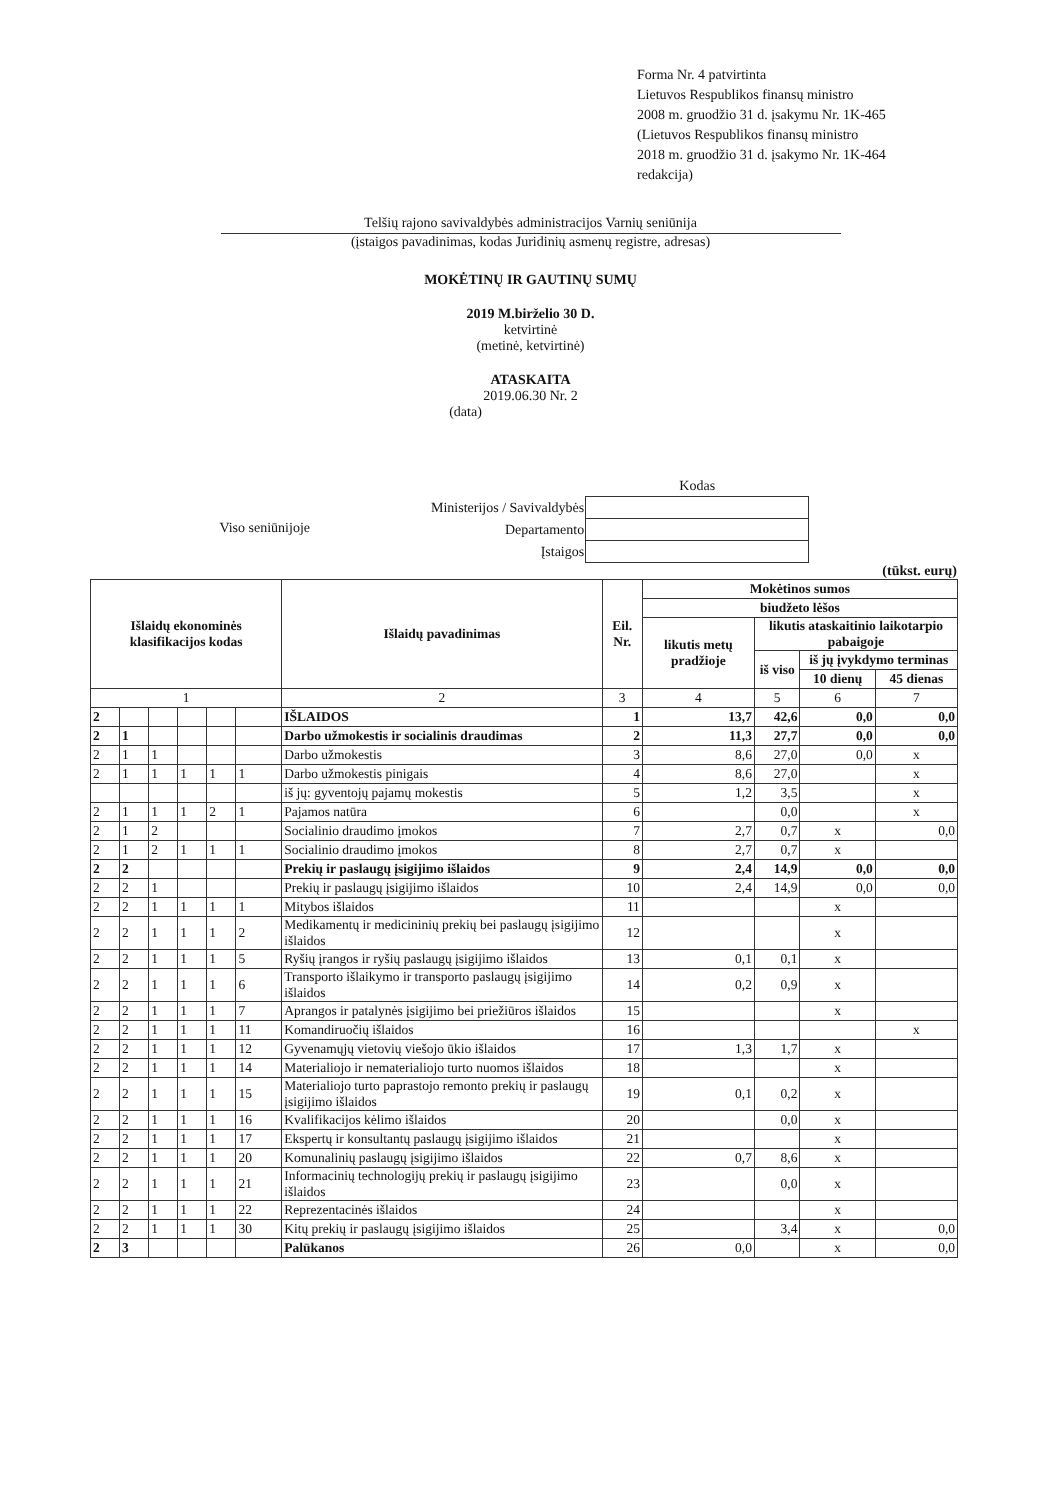Forma Nr. 4 patvirtinta
Lietuvos Respublikos finansų ministro
2008 m. gruodžio 31 d. įsakymu Nr. 1K-465
(Lietuvos Respublikos finansų ministro
2018 m. gruodžio 31 d. įsakymo Nr. 1K-464
redakcija)
Telšių rajono savivaldybės administracijos Varnių seniūnija
(įstaigos pavadinimas, kodas Juridinių asmenų registre, adresas)
MOKĖTINŲ IR GAUTINŲ SUMŲ
2019 M.birželio 30 D.
ketvirtinė
(metinė, ketvirtinė)
ATASKAITA
2019.06.30 Nr. 2
(data)
Viso seniūnijoje
| | Kodas |
| Ministerijos / Savivaldybės | |
| Departamento | |
| Įstaigos | |
(tūkst. eurų)
| Išlaidų ekonominės klasifikacijos kodas | | | | | | Išlaidų pavadinimas | Eil. Nr. | Mokėtinos sumos | | | |
| --- | --- | --- | --- | --- | --- | --- | --- | --- | --- | --- | --- |
| | | | | | | | | biudžeto lėšos | | | |
| | | | | | | | | likutis metų pradžioje | likutis ataskaitinio laikotarpio pabaigoje | | |
| | | | | | | | | | iš viso | iš jų įvykdymo terminas | |
| | | | | | | | | | | 10 dienų | 45 dienas |
| 1 | | | | | | 2 | 3 | 4 | 5 | 6 | 7 |
| 2 | | | | | | IŠLAIDOS | 1 | 13,7 | 42,6 | 0,0 | 0,0 |
| 2 | 1 | | | | | Darbo užmokestis ir socialinis draudimas | 2 | 11,3 | 27,7 | 0,0 | 0,0 |
| 2 | 1 | 1 | | | | Darbo užmokestis | 3 | 8,6 | 27,0 | 0,0 | x |
| 2 | 1 | 1 | 1 | 1 | 1 | Darbo užmokestis pinigais | 4 | 8,6 | 27,0 | | x |
| | | | | | | iš jų: gyventojų pajamų mokestis | 5 | 1,2 | 3,5 | | x |
| 2 | 1 | 1 | 1 | 2 | 1 | Pajamos natūra | 6 | | 0,0 | | x |
| 2 | 1 | 2 | | | | Socialinio draudimo įmokos | 7 | 2,7 | 0,7 | x | 0,0 |
| 2 | 1 | 2 | 1 | 1 | 1 | Socialinio draudimo įmokos | 8 | 2,7 | 0,7 | x | |
| 2 | 2 | | | | | Prekių ir paslaugų įsigijimo išlaidos | 9 | 2,4 | 14,9 | 0,0 | 0,0 |
| 2 | 2 | 1 | | | | Prekių ir paslaugų įsigijimo išlaidos | 10 | 2,4 | 14,9 | 0,0 | 0,0 |
| 2 | 2 | 1 | 1 | 1 | 1 | Mitybos išlaidos | 11 | | | x | |
| 2 | 2 | 1 | 1 | 1 | 2 | Medikamentų ir medicininių prekių bei paslaugų įsigijimo išlaidos | 12 | | | x | |
| 2 | 2 | 1 | 1 | 1 | 5 | Ryšių įrangos ir ryšių paslaugų įsigijimo išlaidos | 13 | 0,1 | 0,1 | x | |
| 2 | 2 | 1 | 1 | 1 | 6 | Transporto išlaikymo ir transporto paslaugų įsigijimo išlaidos | 14 | 0,2 | 0,9 | x | |
| 2 | 2 | 1 | 1 | 1 | 7 | Aprangos ir patalynės įsigijimo bei priežiūros išlaidos | 15 | | | x | |
| 2 | 2 | 1 | 1 | 1 | 11 | Komandiruočių išlaidos | 16 | | | | x |
| 2 | 2 | 1 | 1 | 1 | 12 | Gyvenamųjų vietovių viešojo ūkio išlaidos | 17 | 1,3 | 1,7 | x | |
| 2 | 2 | 1 | 1 | 1 | 14 | Materialiojo ir nematerialiojo turto nuomos išlaidos | 18 | | | x | |
| 2 | 2 | 1 | 1 | 1 | 15 | Materialiojo turto paprastojo remonto prekių ir paslaugų įsigijimo išlaidos | 19 | 0,1 | 0,2 | x | |
| 2 | 2 | 1 | 1 | 1 | 16 | Kvalifikacijos kėlimo išlaidos | 20 | | 0,0 | x | |
| 2 | 2 | 1 | 1 | 1 | 17 | Ekspertų ir konsultantų paslaugų įsigijimo išlaidos | 21 | | | x | |
| 2 | 2 | 1 | 1 | 1 | 20 | Komunalinių paslaugų įsigijimo išlaidos | 22 | 0,7 | 8,6 | x | |
| 2 | 2 | 1 | 1 | 1 | 21 | Informacinių technologijų prekių ir paslaugų įsigijimo išlaidos | 23 | | 0,0 | x | |
| 2 | 2 | 1 | 1 | 1 | 22 | Reprezentacinės išlaidos | 24 | | | x | |
| 2 | 2 | 1 | 1 | 1 | 30 | Kitų prekių ir paslaugų įsigijimo išlaidos | 25 | | 3,4 | x | 0,0 |
| 2 | 3 | | | | | Palūkanos | 26 | 0,0 | | x | 0,0 |